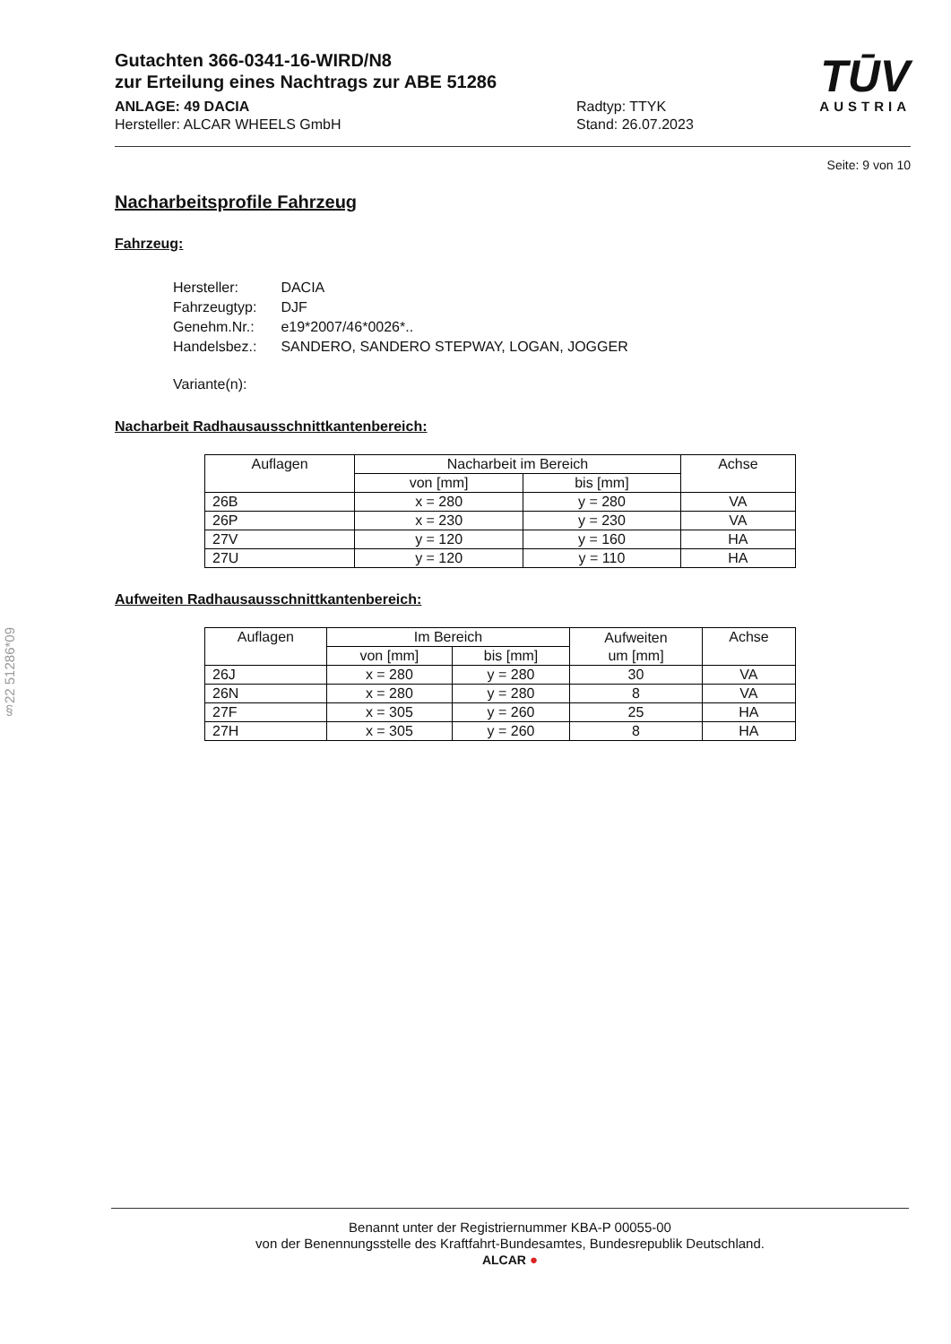Gutachten 366-0341-16-WIRD/N8
zur Erteilung eines Nachtrags zur ABE 51286
ANLAGE: 49 DACIA
Hersteller: ALCAR WHEELS GmbH
Radtyp: TTYK
Stand: 26.07.2023
TŪV
AUSTRIA
Seite: 9 von 10
Nacharbeitsprofile Fahrzeug
Fahrzeug:
| Hersteller: | DACIA |
| Fahrzeugtyp: | DJF |
| Genehm.Nr.: | e19*2007/46*0026*.. |
| Handelsbez.: | SANDERO, SANDERO STEPWAY, LOGAN, JOGGER |
| Variante(n): | |
Nacharbeit Radhausausschnittkantenbereich:
| Auflagen | Nacharbeit im Bereich | | Achse |
| --- | --- | --- | --- |
| | von [mm] | bis [mm] | |
| 26B | x = 280 | y = 280 | VA |
| 26P | x = 230 | y = 230 | VA |
| 27V | y = 120 | y = 160 | HA |
| 27U | y = 120 | y = 110 | HA |
Aufweiten Radhausausschnittkantenbereich:
| Auflagen | Im Bereich | | Aufweiten um [mm] | Achse |
| --- | --- | --- | --- | --- |
| | von [mm] | bis [mm] | | |
| 26J | x = 280 | y = 280 | 30 | VA |
| 26N | x = 280 | y = 280 | 8 | VA |
| 27F | x = 305 | y = 260 | 25 | HA |
| 27H | x = 305 | y = 260 | 8 | HA |
§22 51286*09
Benannt unter der Registriernummer KBA-P 00055-00
von der Benennungsstelle des Kraftfahrt-Bundesamtes, Bundesrepublik Deutschland.
ALCAR ●